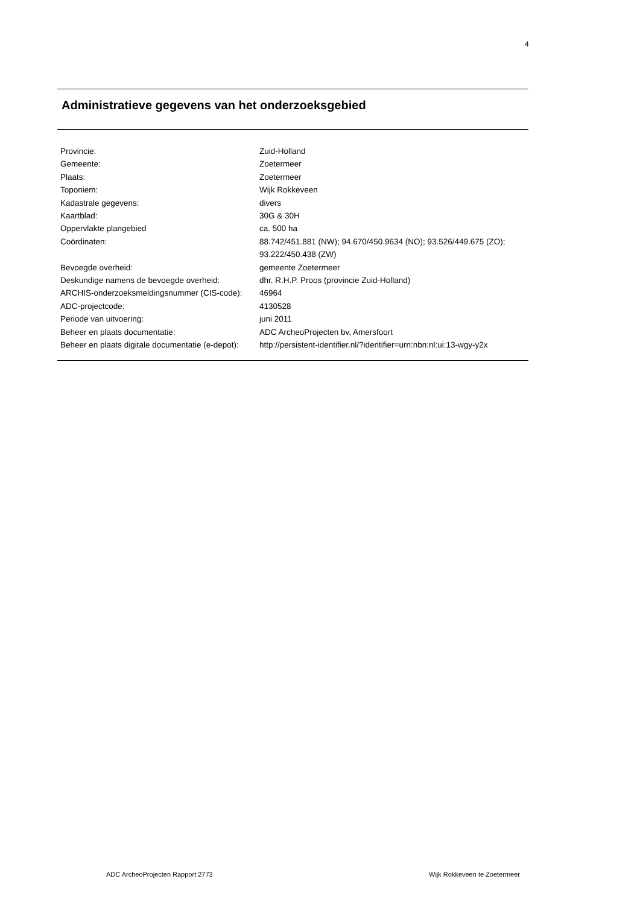4
Administratieve gegevens van het onderzoeksgebied
| Provincie: | Zuid-Holland |
| Gemeente: | Zoetermeer |
| Plaats: | Zoetermeer |
| Toponiem: | Wijk Rokkeveen |
| Kadastrale gegevens: | divers |
| Kaartblad: | 30G & 30H |
| Oppervlakte plangebied | ca. 500 ha |
| Coördinaten: | 88.742/451.881 (NW); 94.670/450.9634 (NO); 93.526/449.675 (ZO); 93.222/450.438 (ZW) |
| Bevoegde overheid: | gemeente Zoetermeer |
| Deskundige namens de bevoegde overheid: | dhr. R.H.P. Proos (provincie Zuid-Holland) |
| ARCHIS-onderzoeksmeldingsnummer (CIS-code): | 46964 |
| ADC-projectcode: | 4130528 |
| Periode van uitvoering: | juni 2011 |
| Beheer en plaats documentatie: | ADC ArcheoProjecten bv, Amersfoort |
| Beheer en plaats digitale documentatie (e-depot): | http://persistent-identifier.nl/?identifier=urn:nbn:nl:ui:13-wgy-y2x |
ADC ArcheoProjecten Rapport 2773
Wijk Rokkeveen te Zoetermeer